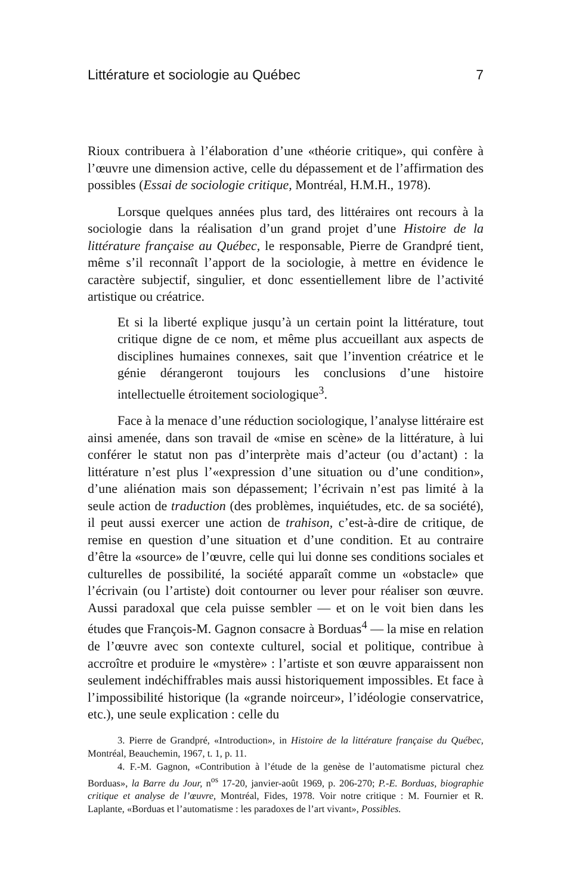Littérature et sociologie au Québec 7
Rioux contribuera à l’élaboration d’une «théorie critique», qui confère à l’œuvre une dimension active, celle du dépassement et de l’affirmation des possibles (Essai de sociologie critique, Montréal, H.M.H., 1978).
Lorsque quelques années plus tard, des littéraires ont recours à la sociologie dans la réalisation d’un grand projet d’une Histoire de la littérature française au Québec, le responsable, Pierre de Grandpré tient, même s’il reconnaît l’apport de la sociologie, à mettre en évidence le caractère subjectif, singulier, et donc essentiellement libre de l’activité artistique ou créatrice.
Et si la liberté explique jusqu’à un certain point la littérature, tout critique digne de ce nom, et même plus accueillant aux aspects de disciplines humaines connexes, sait que l’invention créatrice et le génie dérangeront toujours les conclusions d’une histoire intellectuelle étroitement sociologique<sup>3</sup>.
Face à la menace d’une réduction sociologique, l’analyse littéraire est ainsi amenée, dans son travail de «mise en scène» de la littérature, à lui conférer le statut non pas d’interprète mais d’acteur (ou d’actant) : la littérature n’est plus l’«expression d’une situation ou d’une condition», d’une aliénation mais son dépassement; l’écrivain n’est pas limité à la seule action de traduction (des problèmes, inquiétudes, etc. de sa société), il peut aussi exercer une action de trahison, c’est-à-dire de critique, de remise en question d’une situation et d’une condition. Et au contraire d’être la «source» de l’œuvre, celle qui lui donne ses conditions sociales et culturelles de possibilité, la société apparaît comme un «obstacle» que l’écrivain (ou l’artiste) doit contourner ou lever pour réaliser son œuvre. Aussi paradoxal que cela puisse sembler — et on le voit bien dans les études que François-M. Gagnon consacre à Borduas<sup>4</sup> — la mise en relation de l’œuvre avec son contexte culturel, social et politique, contribue à accroître et produire le «mystère» : l’artiste et son œuvre apparaissent non seulement indéchiffrables mais aussi historiquement impossibles. Et face à l’impossibilité historique (la «grande noirceur», l’idéologie conservatrice, etc.), une seule explication : celle du
3. Pierre de Grandpré, «Introduction», in Histoire de la littérature française du Québec, Montréal, Beauchemin, 1967, t. 1, p. 11.
4. F.-M. Gagnon, «Contribution à l’étude de la genèse de l’automatisme pictural chez Borduas», la Barre du Jour, n<sup>os</sup> 17-20, janvier-août 1969, p. 206-270; P.-E. Borduas, biographie critique et analyse de l’œuvre, Montréal, Fides, 1978. Voir notre critique : M. Fournier et R. Laplante, «Borduas et l’automatisme : les paradoxes de l’art vivant», Possibles.